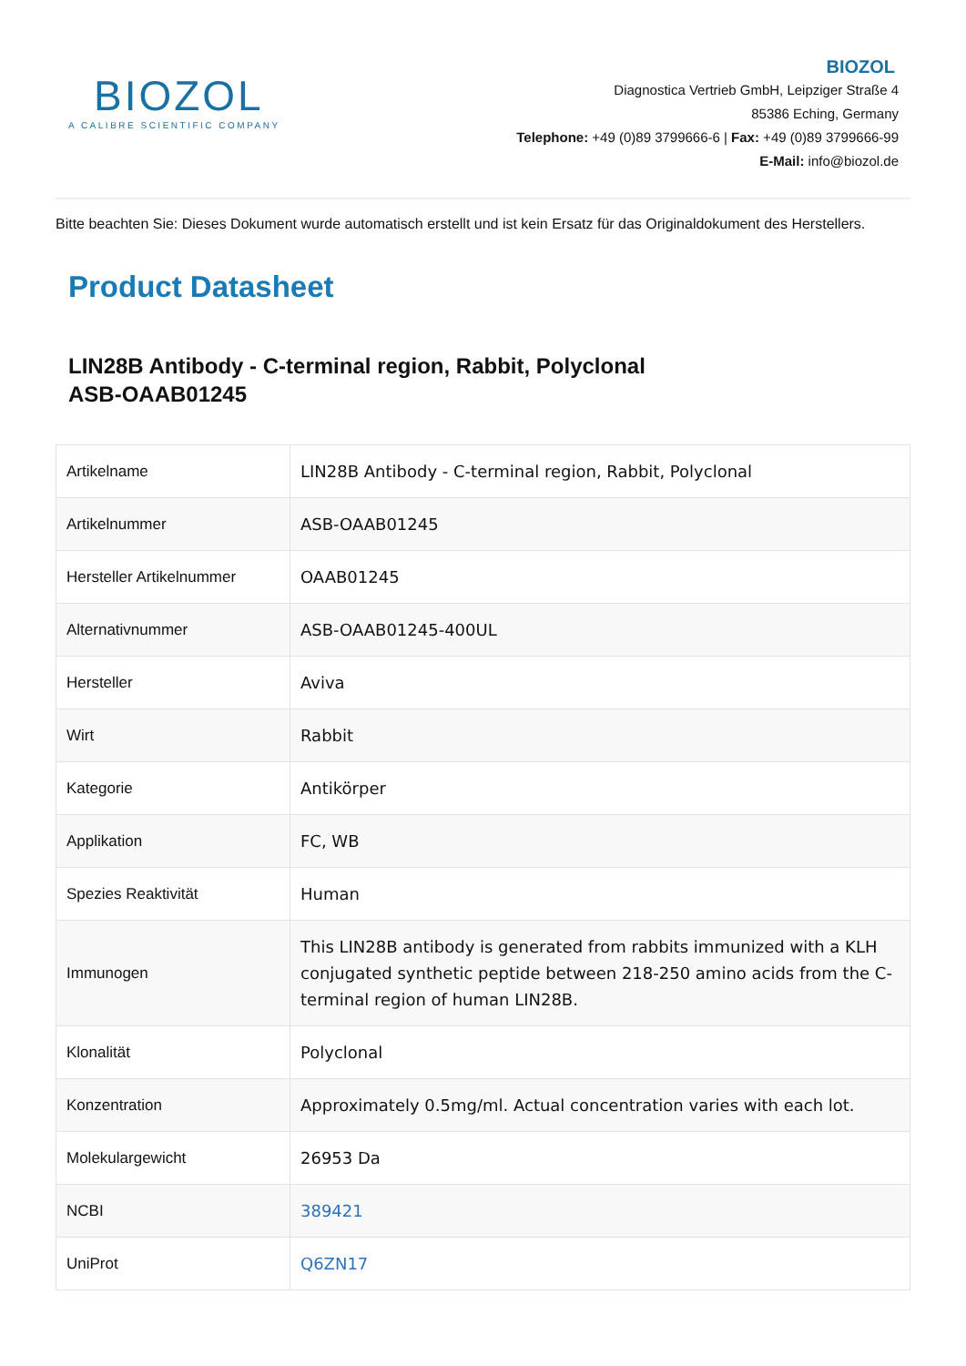BIOZOL
A CALIBRE SCIENTIFIC COMPANY
BIOZOL
Diagnostica Vertrieb GmbH, Leipziger Straße 4
85386 Eching, Germany
Telephone: +49 (0)89 3799666-6 | Fax: +49 (0)89 3799666-99
E-Mail: info@biozol.de
Bitte beachten Sie: Dieses Dokument wurde automatisch erstellt und ist kein Ersatz für das Originaldokument des Herstellers.
Product Datasheet
LIN28B Antibody - C-terminal region, Rabbit, Polyclonal
ASB-OAAB01245
| Artikelname | LIN28B Antibody - C-terminal region, Rabbit, Polyclonal |
| Artikelnummer | ASB-OAAB01245 |
| Hersteller Artikelnummer | OAAB01245 |
| Alternativnummer | ASB-OAAB01245-400UL |
| Hersteller | Aviva |
| Wirt | Rabbit |
| Kategorie | Antikörper |
| Applikation | FC, WB |
| Spezies Reaktivität | Human |
| Immunogen | This LIN28B antibody is generated from rabbits immunized with a KLH conjugated synthetic peptide between 218-250 amino acids from the C-terminal region of human LIN28B. |
| Klonalität | Polyclonal |
| Konzentration | Approximately 0.5mg/ml. Actual concentration varies with each lot. |
| Molekulargewicht | 26953 Da |
| NCBI | 389421 |
| UniProt | Q6ZN17 |